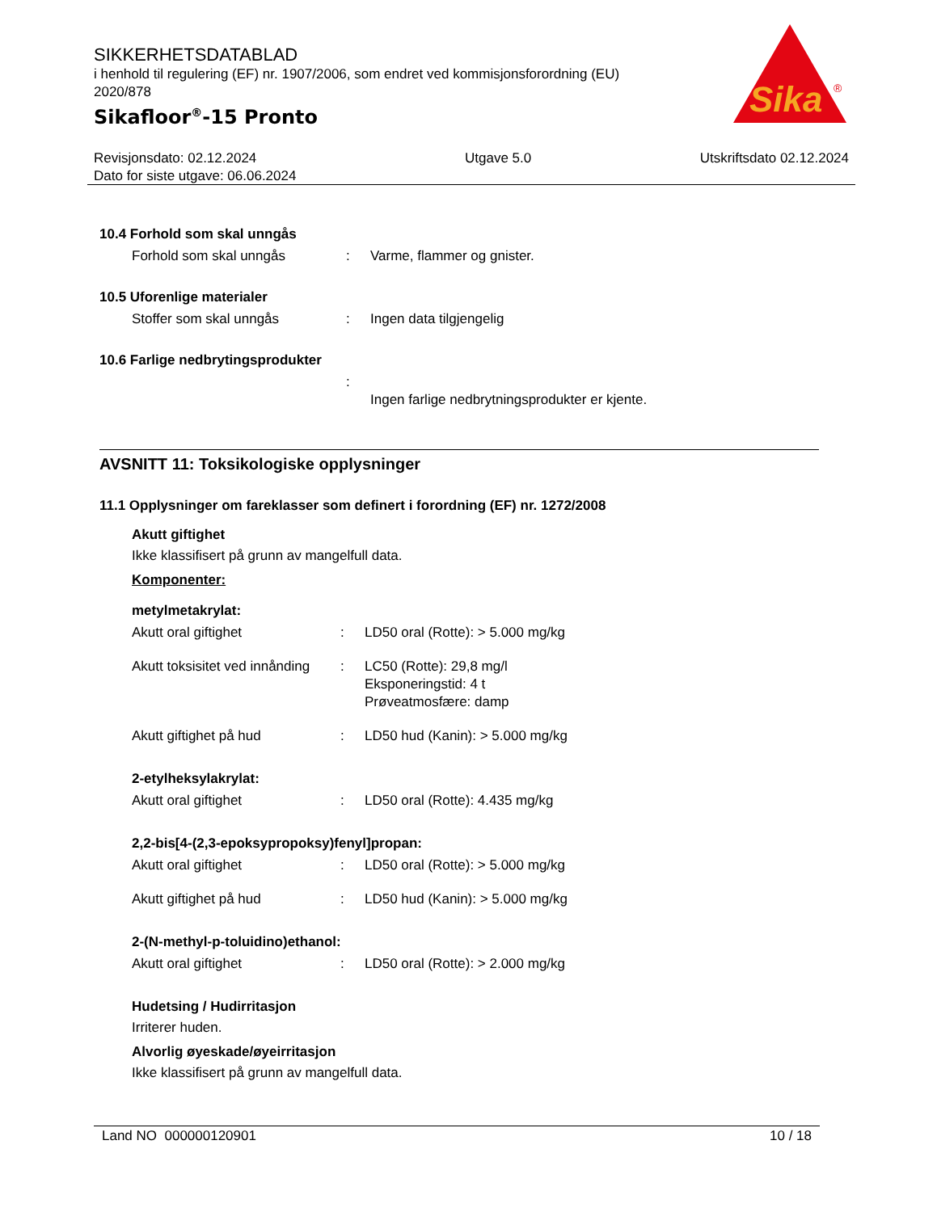SIKKERHETSDATABLAD
i henhold til regulering (EF) nr. 1907/2006, som endret ved kommisjonsforordning (EU) 2020/878
Sikafloor<sup>®</sup>-15 Pronto
Sika
®
Revisjonsdato: 02.12.2024
Dato for siste utgave: 06.06.2024
Utgave 5.0 Utskriftsdato 02.12.2024
10.4 Forhold som skal unngås
Forhold som skal unngås : Varme, flammer og gnister.
10.5 Uforenlige materialer
Stoffer som skal unngås : Ingen data tilgjengelig
10.6 Farlige nedbrytingsprodukter
:
Ingen farlige nedbrytningsprodukter er kjente.
AVSNITT 11: Toksikologiske opplysninger
11.1 Opplysninger om fareklasser som definert i forordning (EF) nr. 1272/2008
Akutt giftighet
Ikke klassifisert på grunn av mangelfull data.
Komponenter:
metylmetakrylat:
Akutt oral giftighet : LD50 oral (Rotte): > 5.000 mg/kg
Akutt toksisitet ved innånding
: LC50 (Rotte): 29,8 mg/l
Eksponeringstid: 4 t
Prøveatmosfære: damp
Akutt giftighet på hud : LD50 hud (Kanin): > 5.000 mg/kg
2-etylheksylakrylat:
Akutt oral giftighet : LD50 oral (Rotte): 4.435 mg/kg
2,2-bis[4-(2,3-epoksypropoksy)fenyl]propan:
Akutt oral giftighet : LD50 oral (Rotte): > 5.000 mg/kg
Akutt giftighet på hud : LD50 hud (Kanin): > 5.000 mg/kg
2-(N-methyl-p-toluidino)ethanol:
Akutt oral giftighet : LD50 oral (Rotte): > 2.000 mg/kg
Hudetsing / Hudirritasjon
Irriterer huden.
Alvorlig øyeskade/øyeirritasjon
Ikke klassifisert på grunn av mangelfull data.
Land NO 000000120901 10 / 18